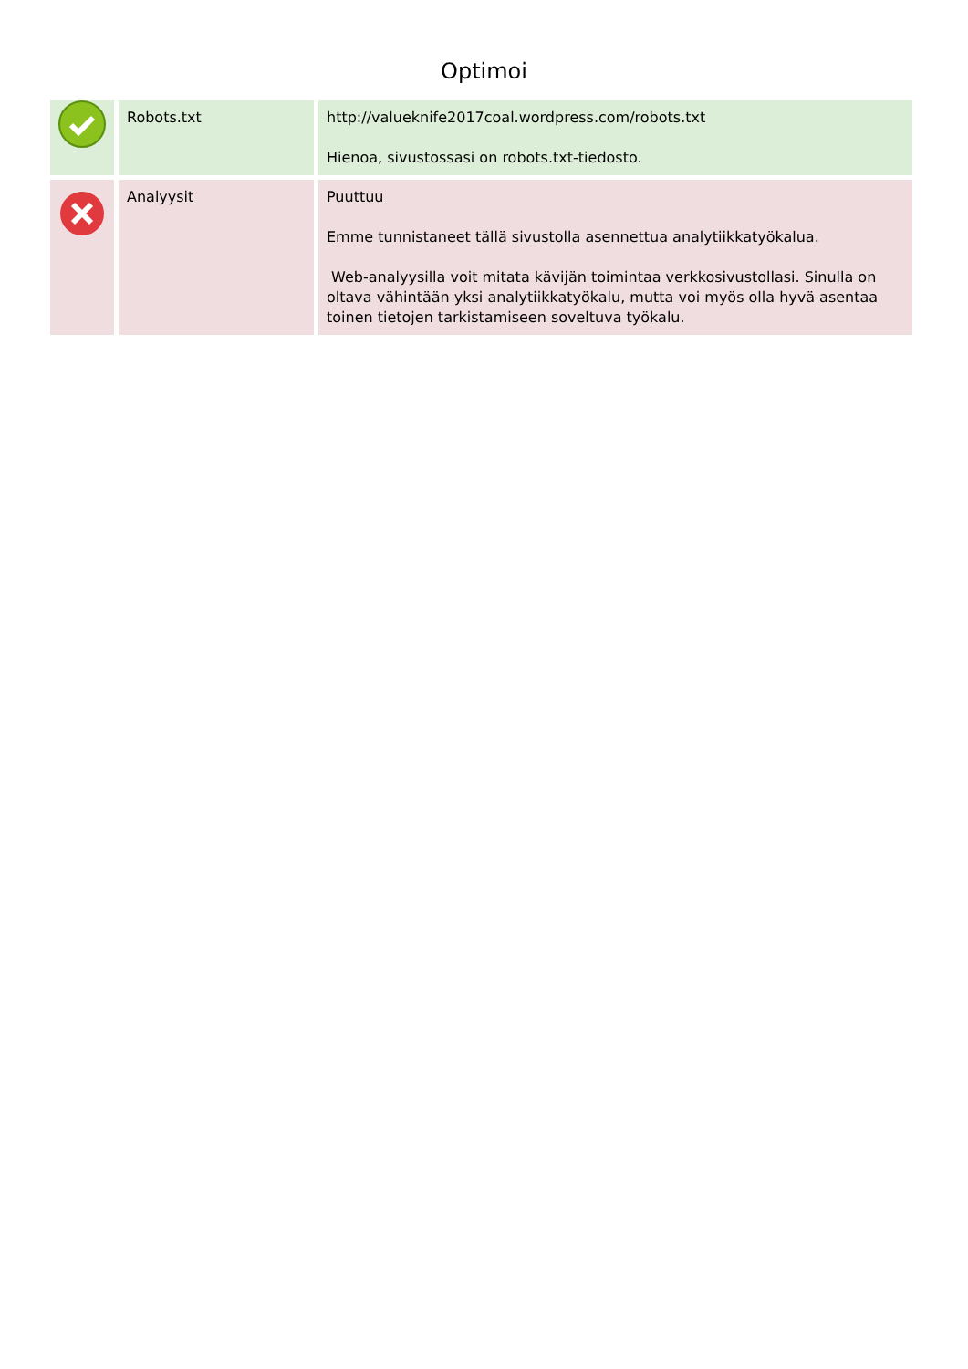Optimoi
| | Robots.txt | http://valueknife2017coal.wordpress.com/robots.txt Hienoa, sivustossasi on robots.txt-tiedosto. |
| | Analyysit | Puuttuu Emme tunnistaneet tällä sivustolla asennettua analytiikkatyökalua. Web-analyysilla voit mitata kävijän toimintaa verkkosivustollasi. Sinulla on oltava vähintään yksi analytiikkatyökalu, mutta voi myös olla hyvä asentaa toinen tietojen tarkistamiseen soveltuva työkalu. |